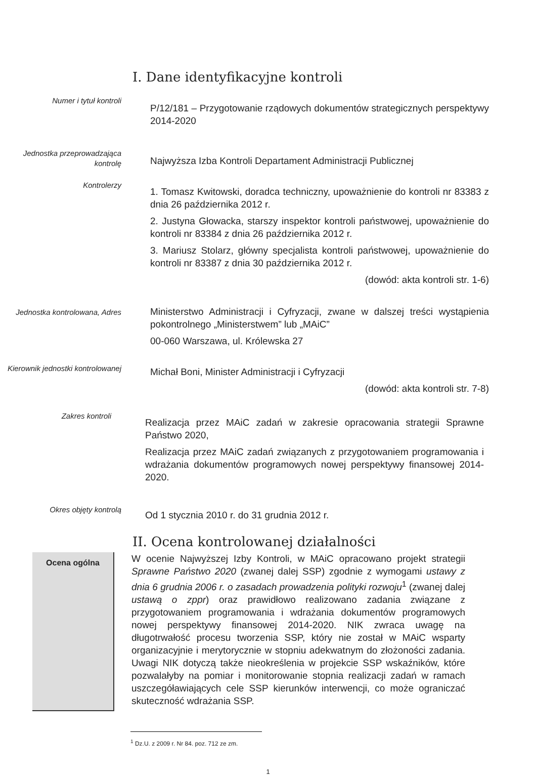I. Dane identyfikacyjne kontroli
Numer i tytuł kontroli
P/12/181 – Przygotowanie rządowych dokumentów strategicznych perspektywy 2014-2020
Jednostka przeprowadzająca kontrolę
Najwyższa Izba Kontroli Departament Administracji Publicznej
Kontrolerzy
1. Tomasz Kwitowski, doradca techniczny, upoważnienie do kontroli nr 83383 z dnia 26 października 2012 r.
2. Justyna Głowacka, starszy inspektor kontroli państwowej, upoważnienie do kontroli nr 83384 z dnia 26 października 2012 r.
3. Mariusz Stolarz, główny specjalista kontroli państwowej, upoważnienie do kontroli nr 83387 z dnia 30 października 2012 r.
(dowód: akta kontroli str. 1-6)
Jednostka kontrolowana, Adres
Ministerstwo Administracji i Cyfryzacji, zwane w dalszej treści wystąpienia pokontrolnego „Ministerstwem” lub „MAiC”
00-060 Warszawa, ul. Królewska 27
Kierownik jednostki kontrolowanej
Michał Boni, Minister Administracji i Cyfryzacji
(dowód: akta kontroli str. 7-8)
Zakres kontroli
Realizacja przez MAiC zadań w zakresie opracowania strategii Sprawne Państwo 2020,
Realizacja przez MAiC zadań związanych z przygotowaniem programowania i wdrażania dokumentów programowych nowej perspektywy finansowej 2014-2020.
Okres objęty kontrolą
Od 1 stycznia 2010 r. do 31 grudnia 2012 r.
II. Ocena kontrolowanej działalności
Ocena ogólna
W ocenie Najwyższej Izby Kontroli, w MAiC opracowano projekt strategii Sprawne Państwo 2020 (zwanej dalej SSP) zgodnie z wymogami ustawy z dnia 6 grudnia 2006 r. o zasadach prowadzenia polityki rozwoju<sup>1</sup> (zwanej dalej ustawą o zppr) oraz prawidłowo realizowano zadania związane z przygotowaniem programowania i wdrażania dokumentów programowych nowej perspektywy finansowej 2014-2020. NIK zwraca uwagę na długotrwałość procesu tworzenia SSP, który nie został w MAiC wsparty organizacyjnie i merytorycznie w stopniu adekwatnym do złożoności zadania. Uwagi NIK dotyczą także nieokreślenia w projekcie SSP wskaźników, które pozwalałyby na pomiar i monitorowanie stopnia realizacji zadań w ramach uszczegóławiających cele SSP kierunków interwencji, co może ograniczać skuteczność wdrażania SSP.
<sup>1</sup> Dz.U. z 2009 r. Nr 84. poz. 712 ze zm.
1